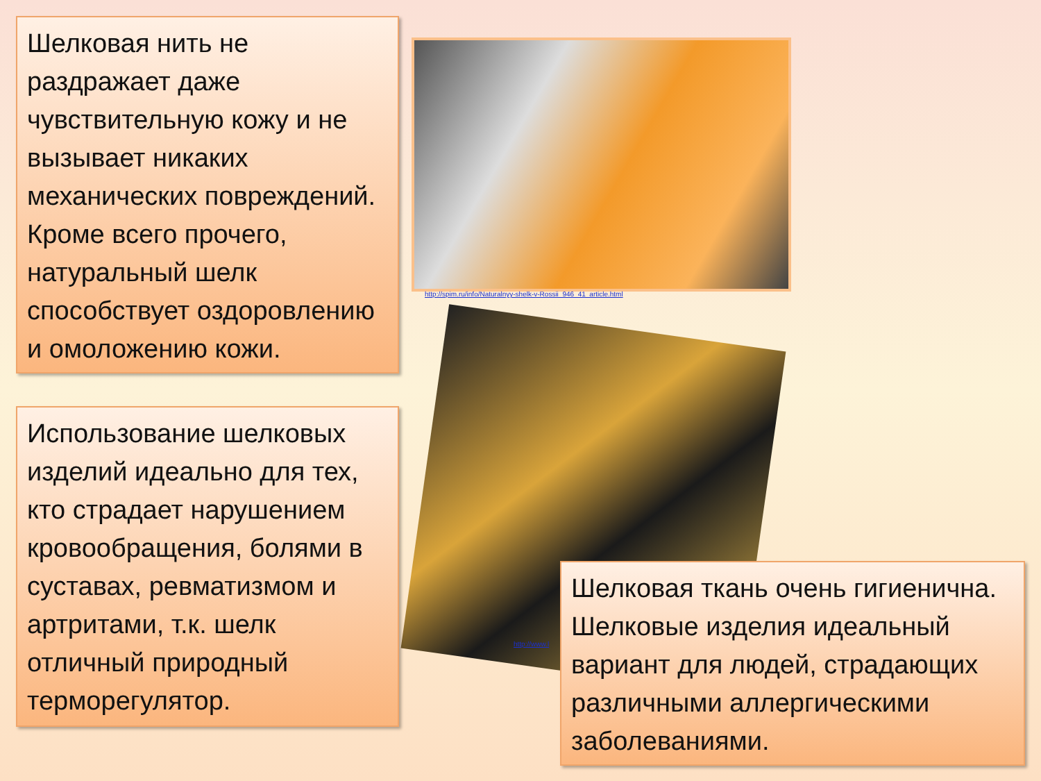Шелковая нить не раздражает даже чувствительную кожу и не вызывает никаких механических повреждений. Кроме всего прочего, натуральный шелк способствует оздоровлению и омоложению кожи.
http://spim.ru/info/Naturalnyy-shelk-v-Rossii_946_41_article.html
Использование шелковых изделий идеально для тех, кто страдает нарушением кровообращения, болями в суставах, ревматизмом и артритами, т.к. шелк отличный природный терморегулятор.
http://www.l
Шелковая ткань очень гигиенична. Шелковые изделия идеальный вариант для людей, страдающих различными аллергическими заболеваниями.